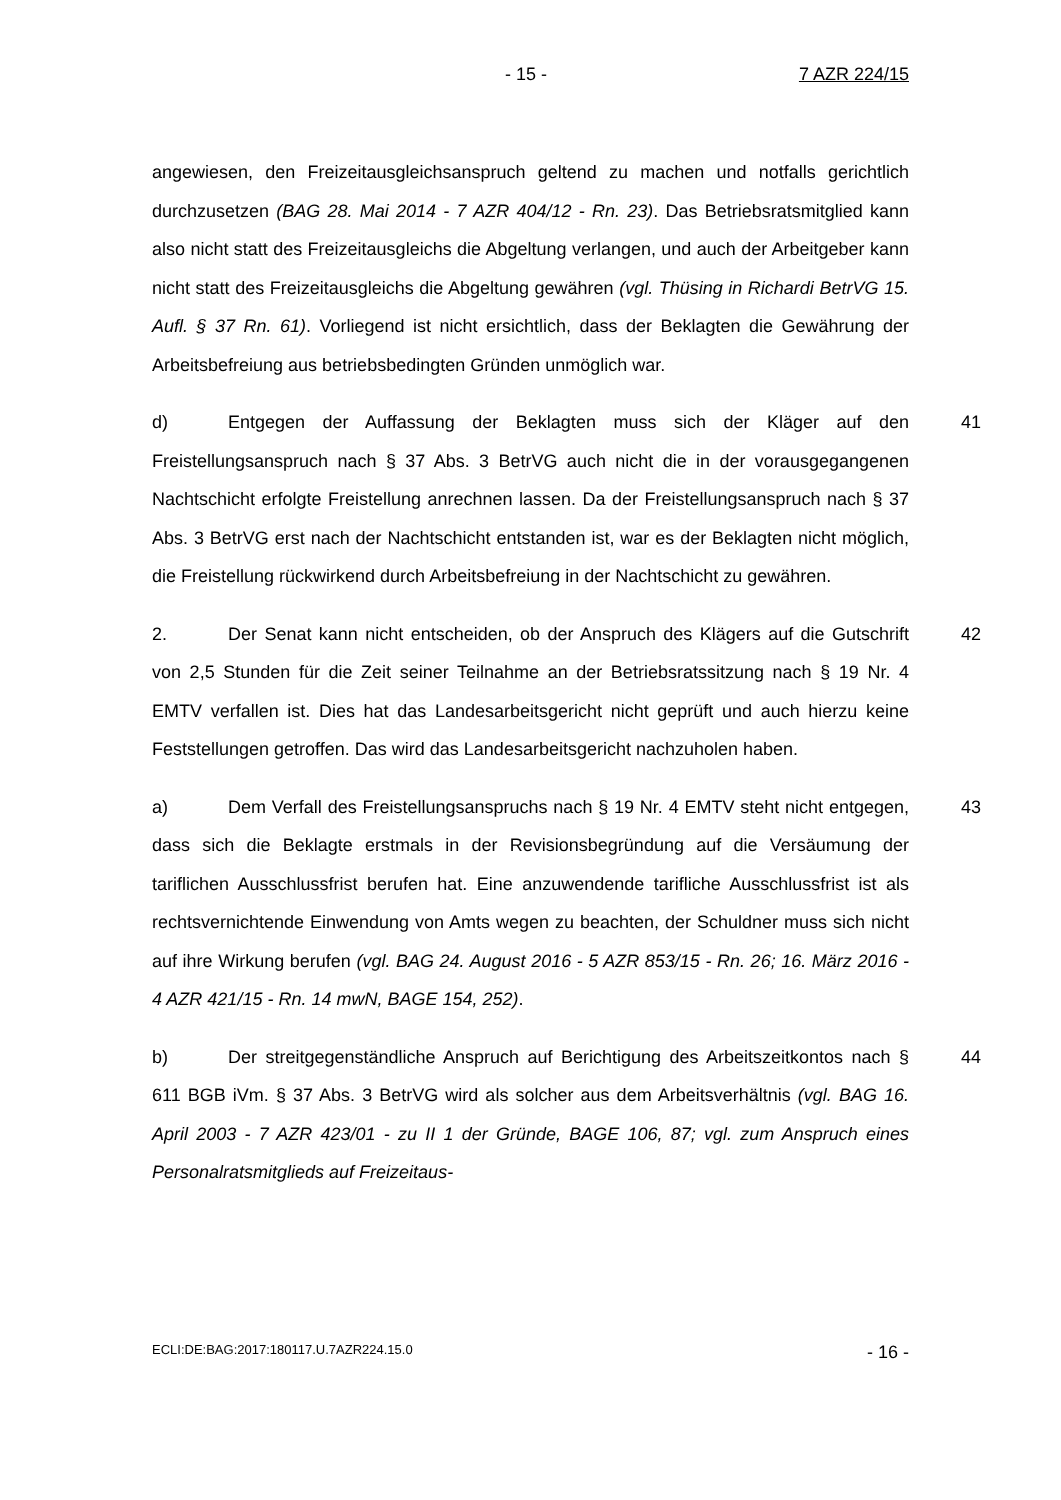- 15 - 7 AZR 224/15
angewiesen, den Freizeitausgleichsanspruch geltend zu machen und notfalls gerichtlich durchzusetzen (BAG 28. Mai 2014 - 7 AZR 404/12 - Rn. 23). Das Betriebsratsmitglied kann also nicht statt des Freizeitausgleichs die Abgeltung verlangen, und auch der Arbeitgeber kann nicht statt des Freizeitausgleichs die Abgeltung gewähren (vgl. Thüsing in Richardi BetrVG 15. Aufl. § 37 Rn. 61). Vorliegend ist nicht ersichtlich, dass der Beklagten die Gewährung der Arbeitsbefreiung aus betriebsbedingten Gründen unmöglich war.
d) Entgegen der Auffassung der Beklagten muss sich der Kläger auf den Freistellungsanspruch nach § 37 Abs. 3 BetrVG auch nicht die in der vorausgegangenen Nachtschicht erfolgte Freistellung anrechnen lassen. Da der Freistellungsanspruch nach § 37 Abs. 3 BetrVG erst nach der Nachtschicht entstanden ist, war es der Beklagten nicht möglich, die Freistellung rückwirkend durch Arbeitsbefreiung in der Nachtschicht zu gewähren. 41
2. Der Senat kann nicht entscheiden, ob der Anspruch des Klägers auf die Gutschrift von 2,5 Stunden für die Zeit seiner Teilnahme an der Betriebsratssitzung nach § 19 Nr. 4 EMTV verfallen ist. Dies hat das Landesarbeitsgericht nicht geprüft und auch hierzu keine Feststellungen getroffen. Das wird das Landesarbeitsgericht nachzuholen haben. 42
a) Dem Verfall des Freistellungsanspruchs nach § 19 Nr. 4 EMTV steht nicht entgegen, dass sich die Beklagte erstmals in der Revisionsbegründung auf die Versäumung der tariflichen Ausschlussfrist berufen hat. Eine anzuwendende tarifliche Ausschlussfrist ist als rechtsvernichtende Einwendung von Amts wegen zu beachten, der Schuldner muss sich nicht auf ihre Wirkung berufen (vgl. BAG 24. August 2016 - 5 AZR 853/15 - Rn. 26; 16. März 2016 - 4 AZR 421/15 - Rn. 14 mwN, BAGE 154, 252). 43
b) Der streitgegenständliche Anspruch auf Berichtigung des Arbeitszeitkontos nach § 611 BGB iVm. § 37 Abs. 3 BetrVG wird als solcher aus dem Arbeitsverhältnis (vgl. BAG 16. April 2003 - 7 AZR 423/01 - zu II 1 der Gründe, BAGE 106, 87; vgl. zum Anspruch eines Personalratsmitglieds auf Freizeitaus- 44
ECLI:DE:BAG:2017:180117.U.7AZR224.15.0 - 16 -